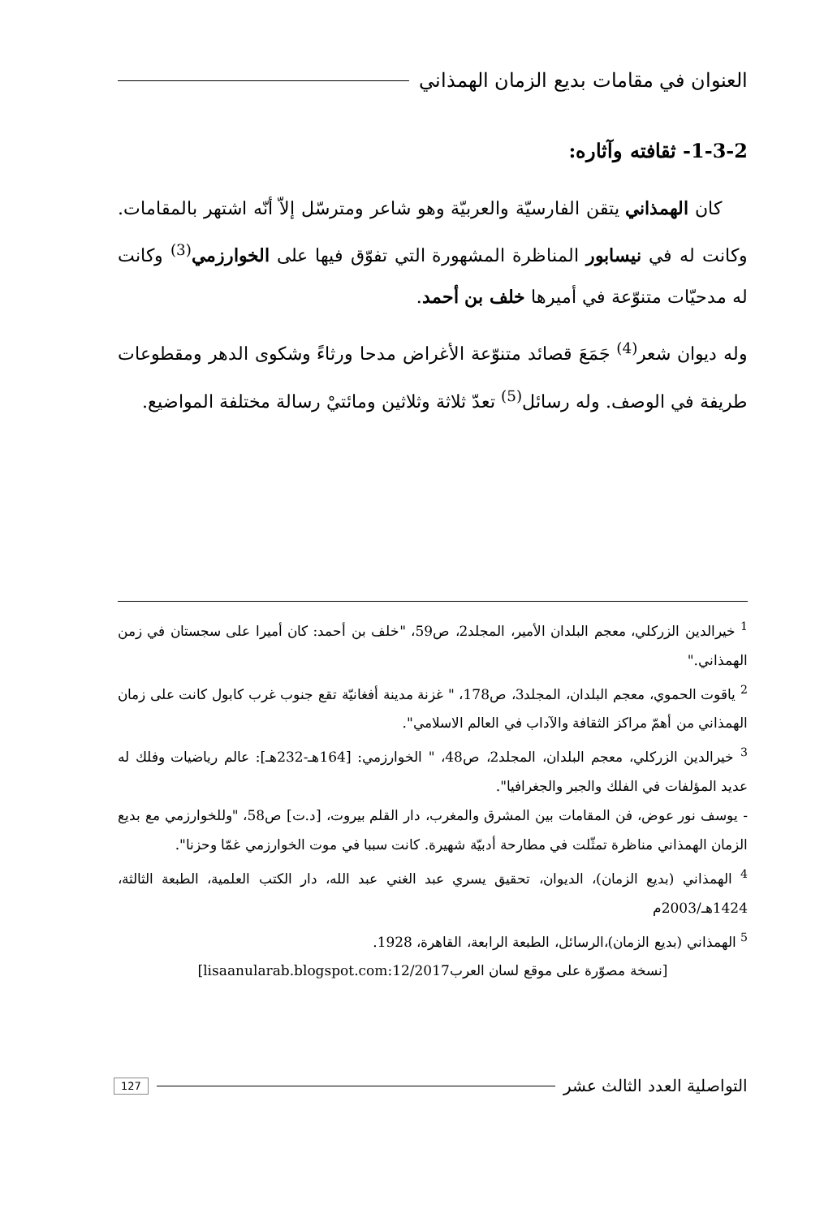العنوان في مقامات بديع الزمان الهمذاني
1-3-2- ثقافته وآثاره:
كان الهمذاني يتقن الفارسيّة والعربيّة وهو شاعر ومترسّل إلاّ أنّه اشتهر بالمقامات. وكانت له في نيسابور المناظرة المشهورة التي تفوّق فيها على الخوارزمي<sup>(3)</sup> وكانت له مدحيّات متنوّعة في أميرها خلف بن أحمد.
وله ديوان شعر<sup>(4)</sup> جَمَعَ قصائد متنوّعة الأغراض مدحا ورثاءً وشكوى الدهر ومقطوعات طريفة في الوصف. وله رسائل<sup>(5)</sup> تعدّ ثلاثة وثلاثين ومائتيْ رسالة مختلفة المواضيع.
<sup>1</sup> خيرالدين الزركلي، معجم البلدان الأمير، المجلد2، ص59، "خلف بن أحمد: كان أميرا على سجستان في زمن الهمذاني."
<sup>2</sup> ياقوت الحموي، معجم البلدان، المجلد3، ص178، " غزنة مدينة أفغانيّة تقع جنوب غرب كابول كانت على زمان الهمذاني من أهمّ مراكز الثقافة والآداب في العالم الاسلامي".
<sup>3</sup> خيرالدين الزركلي، معجم البلدان، المجلد2، ص48، " الخوارزمي: [164هـ-232هـ]: عالم رياضيات وفلك له عديد المؤلفات في الفلك والجبر والجغرافيا".
- يوسف نور عوض، فن المقامات بين المشرق والمغرب، دار القلم بيروت، [د.ت] ص58، "وللخوارزمي مع بديع الزمان الهمذاني مناظرة تمثّلت في مطارحة أدبيّة شهيرة. كانت سببا في موت الخوارزمي غمّا وحزنا".
<sup>4</sup> الهمذاني (بديع الزمان)، الديوان، تحقيق يسري عبد الغني عبد الله، دار الكتب العلمية، الطبعة الثالثة، 1424هـ/2003م
<sup>5</sup> الهمذاني (بديع الزمان)،الرسائل، الطبعة الرابعة، القاهرة، 1928.
[نسخة مصوّرة على موقع لسان العرب12/2017:lisaanularab.blogspot.com]
التواصلية العدد الثالث عشر 127